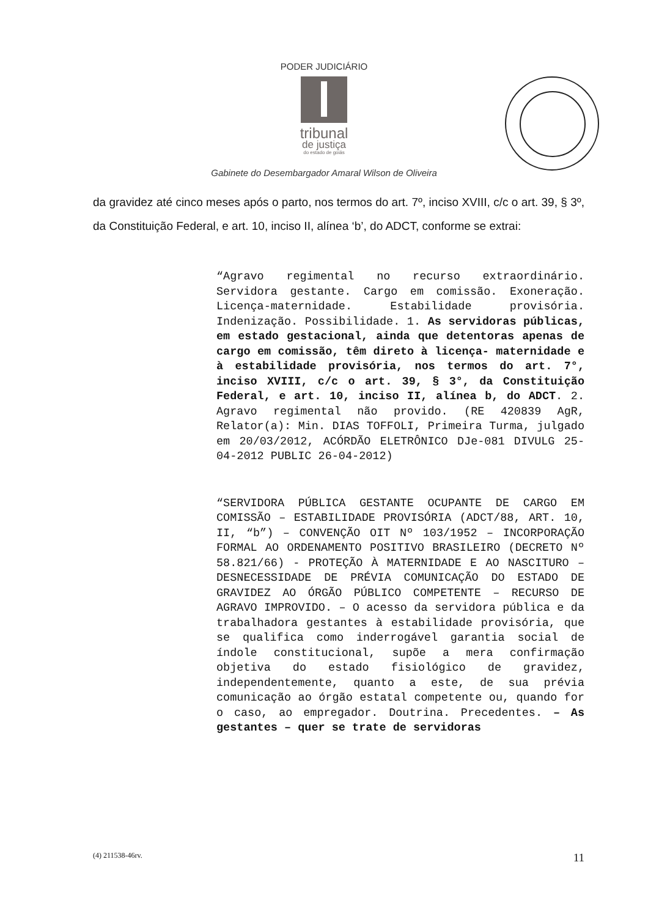PODER JUDICIÁRIO
tribunal
de justiça
do estado de goiás
Gabinete do Desembargador Amaral Wilson de Oliveira
da gravidez até cinco meses após o parto, nos termos do art. 7º, inciso XVIII, c/c o art. 39, § 3º, da Constituição Federal, e art. 10, inciso II, alínea ‘b’, do ADCT, conforme se extrai:
“Agravo regimental no recurso extraordinário. Servidora gestante. Cargo em comissão. Exoneração. Licença-maternidade. Estabilidade provisória. Indenização. Possibilidade. 1. As servidoras públicas, em estado gestacional, ainda que detentoras apenas de cargo em comissão, têm direto à licença- maternidade e à estabilidade provisória, nos termos do art. 7°, inciso XVIII, c/c o art. 39, § 3°, da Constituição Federal, e art. 10, inciso II, alínea b, do ADCT. 2. Agravo regimental não provido. (RE 420839 AgR, Relator(a): Min. DIAS TOFFOLI, Primeira Turma, julgado em 20/03/2012, ACÓRDÃO ELETRÔNICO DJe-081 DIVULG 25-04-2012 PUBLIC 26-04-2012)
“SERVIDORA PÚBLICA GESTANTE OCUPANTE DE CARGO EM COMISSÃO – ESTABILIDADE PROVISÓRIA (ADCT/88, ART. 10, II, “b”) – CONVENÇÃO OIT Nº 103/1952 – INCORPORAÇÃO FORMAL AO ORDENAMENTO POSITIVO BRASILEIRO (DECRETO Nº 58.821/66) - PROTEÇÃO À MATERNIDADE E AO NASCITURO – DESNECESSIDADE DE PRÉVIA COMUNICAÇÃO DO ESTADO DE GRAVIDEZ AO ÓRGÃO PÚBLICO COMPETENTE – RECURSO DE AGRAVO IMPROVIDO. – O acesso da servidora pública e da trabalhadora gestantes à estabilidade provisória, que se qualifica como inderrogável garantia social de índole constitucional, supõe a mera confirmação objetiva do estado fisiológico de gravidez, independentemente, quanto a este, de sua prévia comunicação ao órgão estatal competente ou, quando for o caso, ao empregador. Doutrina. Precedentes. – As gestantes – quer se trate de servidoras
(4) 211538-46rv. 11